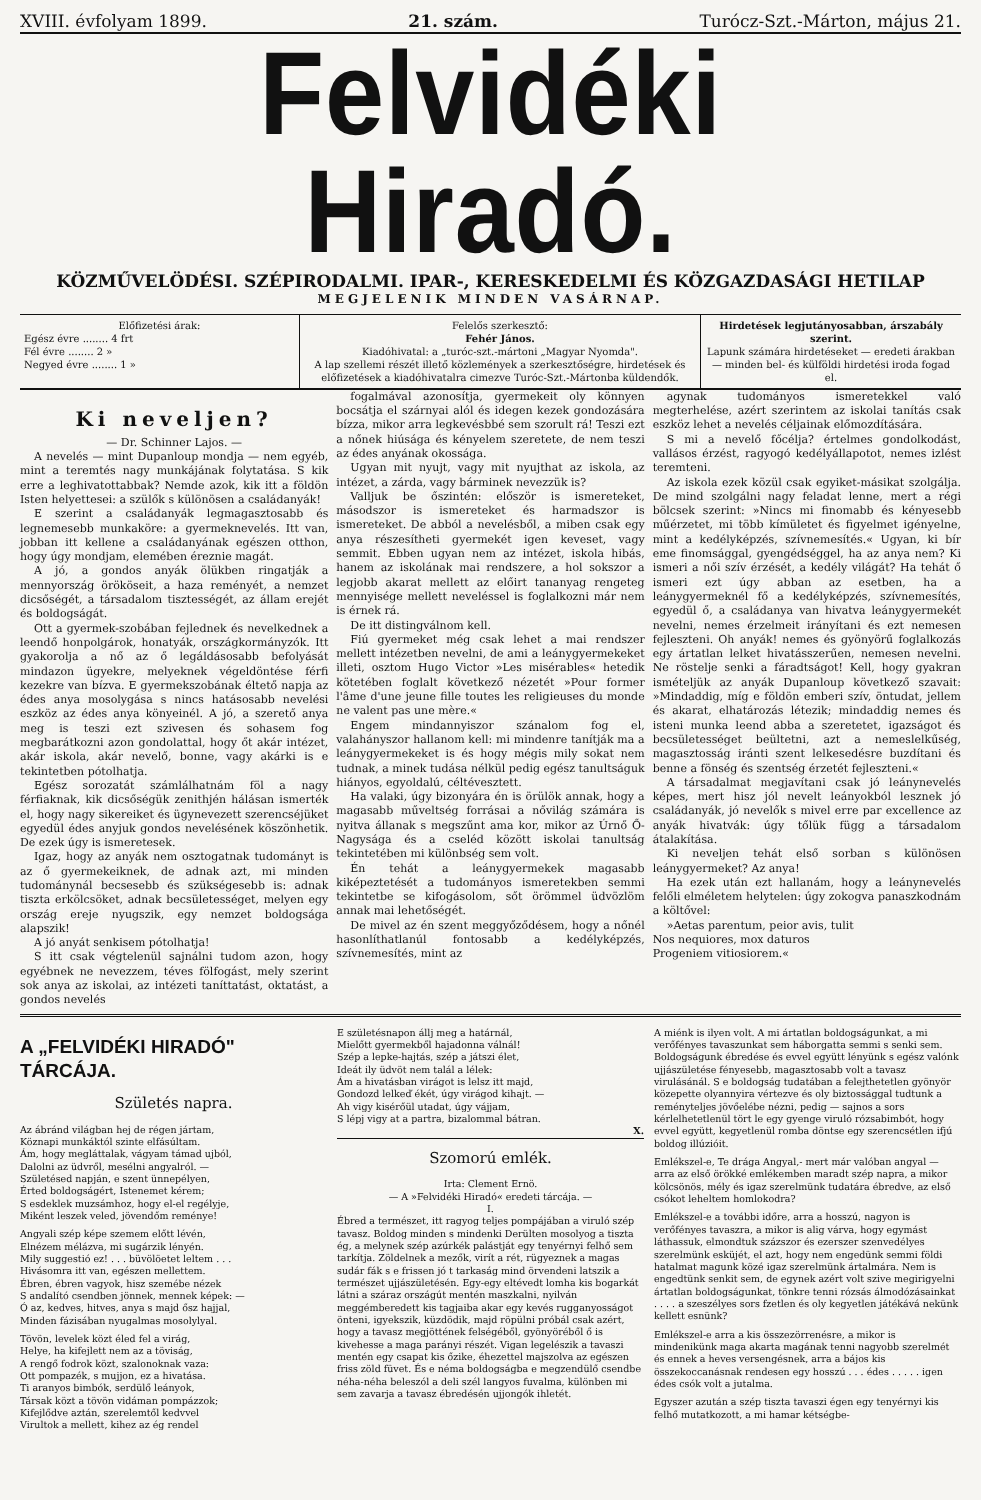XVIII. évfolyam 1899. 21. szám. Turócz-Szt.-Márton, május 21.
Felvidéki Hiradó.
KÖZMŰVELÖDÉSI. SZÉPIRODALMI. IPAR-, KERESKEDELMI ÉS KÖZGAZDASÁGI HETILAP
MEGJELENIK MINDEN VASÁRNAP.
Előfizetési árak:Egész évre ........ 4 frt
Fél évre ........ 2 »
Negyed évre ........ 1 »
Felelős szerkesztő:
Fehér János.
Kiadóhivatal: a „turóc-szt.-mártoni „Magyar Nyomda".
A lap szellemi részét illető közlemények a szerkesztőségre, hirdetések és előfizetések a kiadóhivatalra cimezve Turóc-Szt.-Mártonba küldendők.
Hirdetések legjutányosabban, árszabály szerint.
Lapunk számára hirdetéseket — eredeti árakban — minden bel- és külföldi hirdetési iroda fogad el.
Ki neveljen?
— Dr. Schinner Lajos. —
A nevelés — mint Dupanloup mondja — nem egyéb, mint a teremtés nagy munkájának folytatása. S kik erre a leghivatottabbak? Nemde azok, kik itt a földön Isten helyettesei: a szülők s különösen a családanyák!
E szerint a családanyák legmagasztosabb és legnemesebb munkaköre: a gyermeknevelés. Itt van, jobban itt kellene a családanyának egészen otthon, hogy úgy mondjam, elemében éreznie magát.
A jó, a gondos anyák ölükben ringatják a mennyország örököseit, a haza reményét, a nemzet dicsőségét, a társadalom tisztességét, az állam erejét és boldogságát.
Ott a gyermek-szobában fejlednek és nevelkednek a leendő honpolgárok, honatyák, országkormányzók. Itt gyakorolja a nő az ő legáldásosabb befolyását mindazon ügyekre, melyeknek végeldöntése férfi kezekre van bízva. E gyermekszobának éltető napja az édes anya mosolygása s nincs hatásosabb nevelési eszköz az édes anya könyeinél. A jó, a szerető anya meg is teszi ezt szivesen és sohasem fog megbarátkozni azon gondolattal, hogy őt akár intézet, akár iskola, akár nevelő, bonne, vagy akárki is e tekintetben pótolhatja.
Egész sorozatát számlálhatnám föl a nagy férfiaknak, kik dicsőségük zenithjén hálásan ismerték el, hogy nagy sikereiket és ügynevezett szerencséjüket egyedül édes anyjuk gondos nevelésének köszönhetik. De ezek úgy is ismeretesek.
Igaz, hogy az anyák nem osztogatnak tudományt is az ő gyermekeiknek, de adnak azt, mi minden tudománynál becsesebb és szükségesebb is: adnak tiszta erkölcsöket, adnak becsületességet, melyen egy ország ereje nyugszik, egy nemzet boldogsága alapszik!
A jó anyát senkisem pótolhatja!
S itt csak végtelenül sajnálni tudom azon, hogy egyébnek ne nevezzem, téves fölfogást, mely szerint sok anya az iskolai, az intézeti taníttatást, oktatást, a gondos nevelés
fogalmával azonosítja, gyermekeit oly könnyen bocsátja el szárnyai alól és idegen kezek gondozására bízza, mikor arra legkevésbbé sem szorult rá! Teszi ezt a nőnek hiúsága és kényelem szeretete, de nem teszi az édes anyának okossága.
Ugyan mit nyujt, vagy mit nyujthat az iskola, az intézet, a zárda, vagy bárminek nevezzük is?
Valljuk be őszintén: először is ismereteket, másodszor is ismereteket és harmadszor is ismereteket. De abból a nevelésből, a miben csak egy anya részesítheti gyermekét igen keveset, vagy semmit. Ebben ugyan nem az intézet, iskola hibás, hanem az iskolának mai rendszere, a hol sokszor a legjobb akarat mellett az előirt tananyag rengeteg mennyisége mellett neveléssel is foglalkozni már nem is érnek rá.
De itt distingválnom kell.
Fiú gyermeket még csak lehet a mai rendszer mellett intézetben nevelni, de ami a leánygyermekeket illeti, osztom Hugo Victor »Les misérables« hetedik kötetében foglalt következő nézetét »Pour former l'âme d'une jeune fille toutes les religieuses du monde ne valent pas une mère.«
Engem mindannyiszor szánalom fog el, valahányszor hallanom kell: mi mindenre tanítják ma a leánygyermekeket is és hogy mégis mily sokat nem tudnak, a minek tudása nélkül pedig egész tanultságuk hiányos, egyoldalú, céltévesztett.
Ha valaki, úgy bizonyára én is örülök annak, hogy a magasabb műveltség forrásai a nővilág számára is nyitva állanak s megszűnt ama kor, mikor az Úrnő Ő-Nagysága és a cseléd között iskolai tanultság tekintetében mi különbség sem volt.
Én tehát a leánygyermekek magasabb kiképeztetését a tudományos ismeretekben semmi tekintetbe se kifogásolom, sőt örömmel üdvözlöm annak mai lehetőségét.
De mivel az én szent meggyőződésem, hogy a nőnél hasonlíthatlanúl fontosabb a kedélyképzés, szívnemesítés, mint az
agynak tudományos ismeretekkel való megterhelése, azért szerintem az iskolai tanítás csak eszköz lehet a nevelés céljainak előmozdítására.
S mi a nevelő főcélja? értelmes gondolkodást, vallásos érzést, ragyogó kedélyállapotot, nemes izlést teremteni.
Az iskola ezek közül csak egyiket-másikat szolgálja. De mind szolgálni nagy feladat lenne, mert a régi bölcsek szerint: »Nincs mi finomabb és kényesebb műérzetet, mi több kímületet és figyelmet igényelne, mint a kedélyképzés, szívnemesítés.« Ugyan, ki bír eme finomsággal, gyengédséggel, ha az anya nem? Ki ismeri a női szív érzését, a kedély világát? Ha tehát ő ismeri ezt úgy abban az esetben, ha a leánygyermeknél fő a kedélyképzés, szívnemesítés, egyedül ő, a családanya van hivatva leánygyermekét nevelni, nemes érzelmeit irányítani és ezt nemesen fejleszteni. Oh anyák! nemes és gyönyörű foglalkozás egy ártatlan lelket hivatásszerűen, nemesen nevelni. Ne röstelje senki a fáradtságot! Kell, hogy gyakran ismételjük az anyák Dupanloup következő szavait: »Mindaddig, míg e földön emberi szív, öntudat, jellem és akarat, elhatározás létezik; mindaddig nemes és isteni munka leend abba a szeretetet, igazságot és becsületességet beültetni, azt a nemeslelkűség, magasztosság iránti szent lelkesedésre buzdítani és benne a fönség és szentség érzetét fejleszteni.«
A társadalmat megjavítani csak jó leánynevelés képes, mert hisz jól nevelt leányokból lesznek jó családanyák, jó nevelők s mivel erre par excellence az anyák hivatvák: úgy tőlük függ a társadalom átalakítása.
Ki neveljen tehát első sorban s különösen leánygyermeket? Az anya!
Ha ezek után ezt hallanám, hogy a leánynevelés felőli elméletem helytelen: úgy zokogva panaszkodnám a költővel:
»Aetas parentum, peior avis, tulit
Nos nequiores, mox daturos
Progeniem vitiosiorem.«
A „FELVIDÉKI HIRADÓ" TÁRCÁJA.
Születés napra.
Az ábránd világban hej de régen jártam,
Köznapi munkáktól szinte elfásúltam.
Ám, hogy megláttalak, vágyam támad ujból,
Dalolni az üdvről, mesélni angyalról. —
Születésed napján, e szent ünnepélyen,
Érted boldogságért, Istenemet kérem;
S esdeklek muzsámhoz, hogy el-el regélyje,
Miként leszek veled, jövendőm reménye!
Angyali szép képe szemem előtt lévén,
Elnézem mélázva, mi sugárzik lényén.
Mily suggestió ez! . . . büvölöetet leltem . . .
Hivásomra itt van, egészen mellettem.
Ébren, ébren vagyok, hisz szemébe nézek
S andalító csendben jönnek, mennek képek: —
Ó az, kedves, hitves, anya s majd ősz hajjal,
Minden fázisában nyugalmas mosolylyal.
Tövön, levelek közt éled fel a virág,
Helye, ha kifejlett nem az a töviság,
A rengő fodrok közt, szalonoknak vaza:
Ott pompazék, s mujjon, ez a hivatása.
Ti aranyos bimbók, serdülő leányok,
Társak közt a tövön vidáman pompázzok;
Kifejlődve aztán, szerelemtől kedvvel
Virultok a mellett, kihez az ég rendel
E születésnapon állj meg a határnál,
Mielőtt gyermekből hajadonna válnál!
Szép a lepke-hajtás, szép a játszi élet,
Ideát ily üdvöt nem talál a lélek:
Ám a hivatásban virágot is lelsz itt majd,
Gondozd lelkeď ékét, úgy virágod kihajt. —
Ah vigy kisérőül utadat, úgy vájjam,
S lépj vigy at a partra, bizalommal bátran.
X.
Szomorú emlék.
Irta: Clement Ernö.
— A »Felvidéki Hiradó« eredeti tárcája. —
I.
Ébred a természet, itt ragyog teljes pompájában a viruló szép tavasz. Boldog minden s mindenki Derülten mosolyog a tiszta ég, a melynek szép azúrkék palástját egy tenyérnyi felhő sem tarkítja. Zöldelnek a mezők, virít a rét, rügyeznek a magas sudár fák s e frissen jó t tarkaság mind örvendeni latszik a természet ujjászületésén. Egy-egy eltévedt lomha kis bogarkát látni a száraz országút mentén maszkalni, nyilván meggémberedett kis tagjaiba akar egy kevés rugganyosságot önteni, igyekszik, küzdödik, majd röpülni próbál csak azért, hogy a tavasz megjöttének felségéből, gyönyöréből ő is kivehesse a maga parányi részét. Vigan legelészik a tavaszi mentén egy csapat kis őzike, éhezettel majszolva az egészen friss zöld füvet. És e néma boldogságba e megzendülő csendbe néha-néha beleszól a deli szél langyos fuvalma, különben mi sem zavarja a tavasz ébredésén ujjongók ihletét.
A miénk is ilyen volt. A mi ártatlan boldogságunkat, a mi verőfényes tavaszunkat sem háborgatta semmi s senki sem. Boldogságunk ébredése és evvel együtt lényünk s egész valónk ujjászületése fényesebb, magasztosabb volt a tavasz virulásánál. S e boldogság tudatában a felejthetetlen gyönyör közepette olyannyira vértezve és oly biztossággal tudtunk a reményteljes jövőelébe nézni, pedig — sajnos a sors kérlelhetetlenül tört le egy gyenge viruló rózsabimbót, hogy evvel együtt, kegyetlenül romba döntse egy szerencsétlen ifjú boldog illúzióit.
Emlékszel-e, Te drága Angyal,- mert már valóban angyal — arra az első örökké emlékemben maradt szép napra, a mikor kölcsönös, mély és igaz szerelmünk tudatára ébredve, az első csókot leheltem homlokodra?
Emlékszel-e a további időre, arra a hosszú, nagyon is verőfényes tavaszra, a mikor is alig várva, hogy egymást láthassuk, elmondtuk százszor és ezerszer szenvedélyes szerelmünk esküjét, el azt, hogy nem engedünk semmi földi hatalmat magunk közé igaz szerelmünk ártalmára. Nem is engedtünk senkit sem, de egynek azért volt szive megirigyelni ártatlan boldogságunkat, tönkre tenni rózsás álmodózásainkat . . . . a szeszélyes sors fzetlen és oly kegyetlen játékává nekünk kellett esnünk?
Emlékszel-e arra a kis összezörrenésre, a mikor is mindenikünk maga akarta magának tenni nagyobb szerelmét és ennek a heves versengésnek, arra a bájos kis összekoccanásnak rendesen egy hosszú . . . édes . . . . . igen édes csók volt a jutalma.
Egyszer azután a szép tiszta tavaszi égen egy tenyérnyi kis felhő mutatkozott, a mi hamar kétségbe-